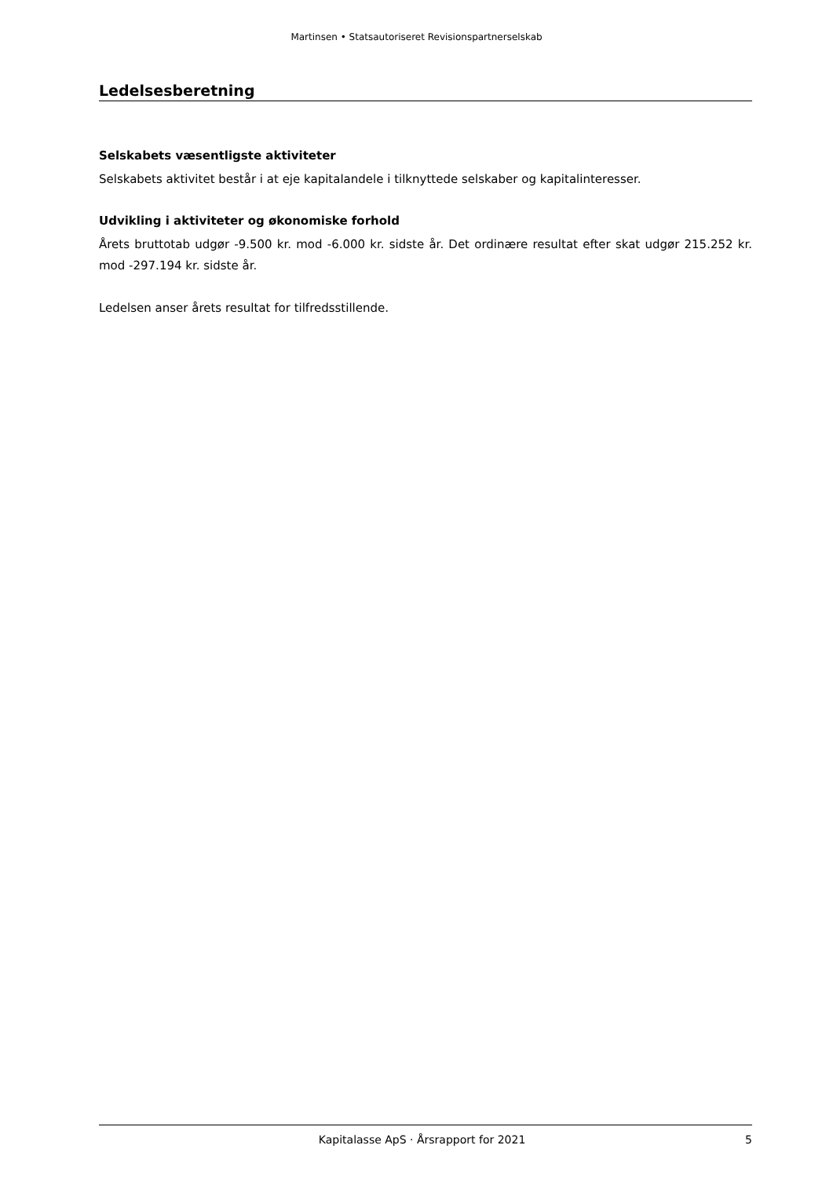Martinsen • Statsautoriseret Revisionspartnerselskab
Ledelsesberetning
Selskabets væsentligste aktiviteter
Selskabets aktivitet består i at eje kapitalandele i tilknyttede selskaber og kapitalinteresser.
Udvikling i aktiviteter og økonomiske forhold
Årets bruttotab udgør -9.500 kr. mod -6.000 kr. sidste år. Det ordinære resultat efter skat udgør 215.252 kr. mod -297.194 kr. sidste år.
Ledelsen anser årets resultat for tilfredsstillende.
Kapitalasse ApS · Årsrapport for 2021 5